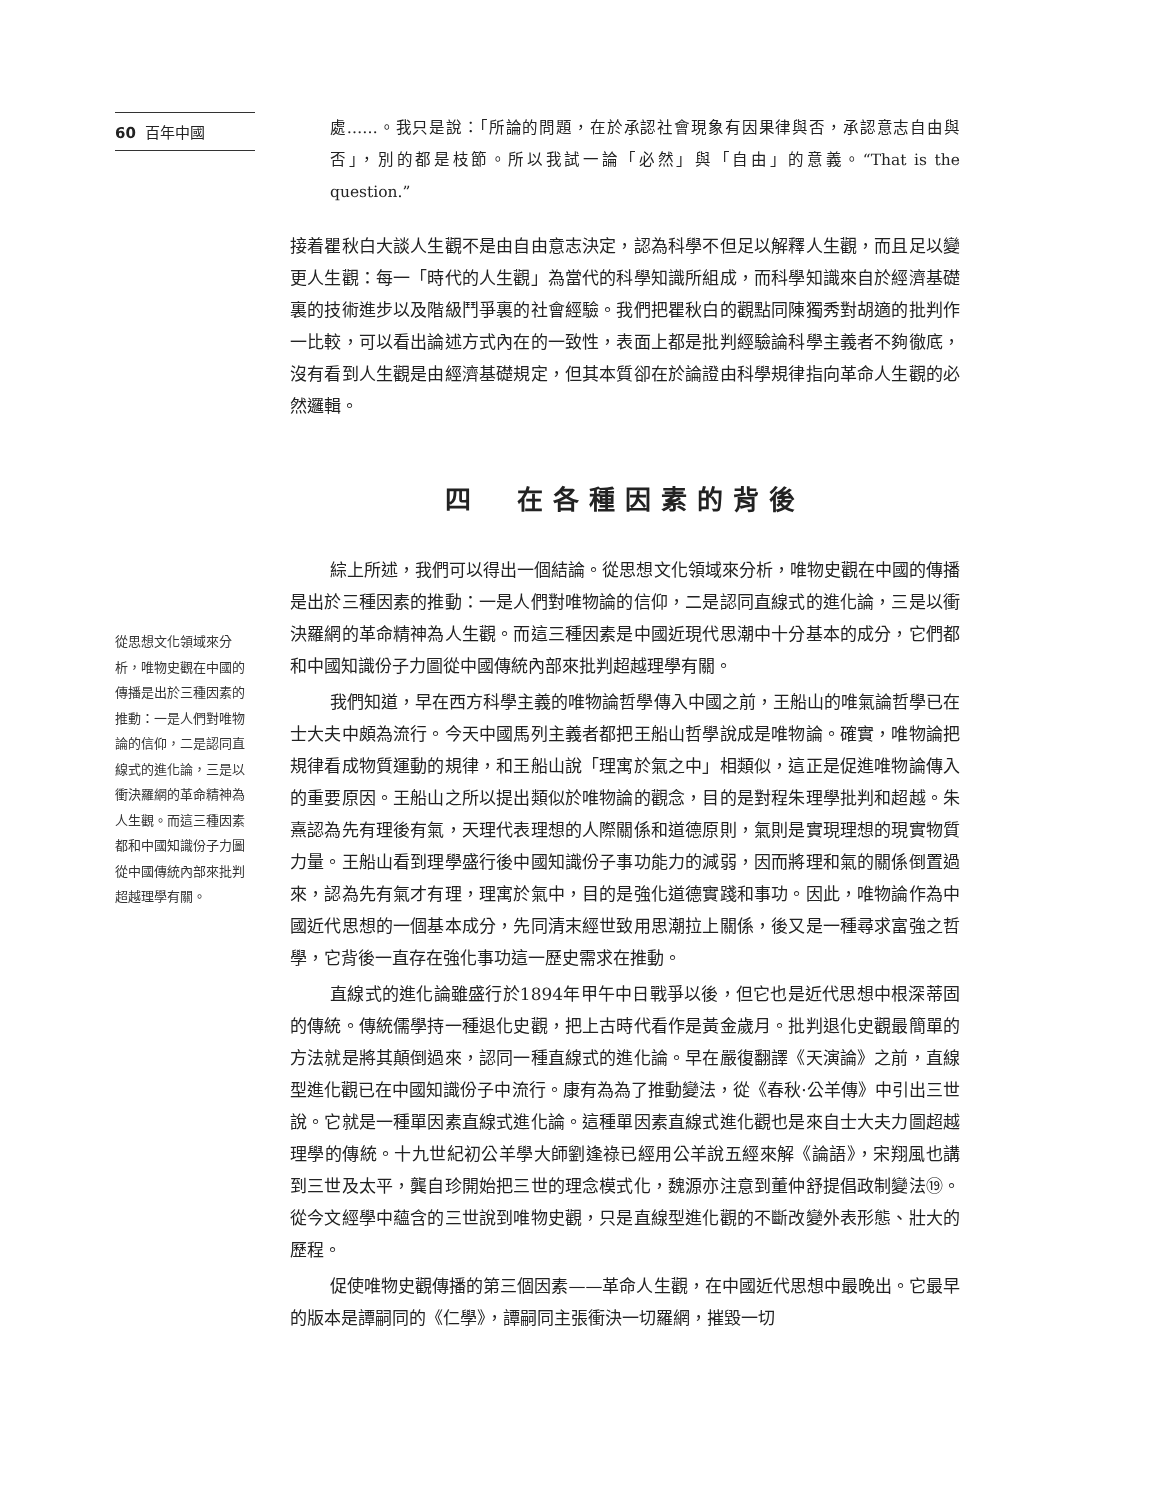60 百年中國
從思想文化領域來分析，唯物史觀在中國的傳播是出於三種因素的推動：一是人們對唯物論的信仰，二是認同直線式的進化論，三是以衝決羅網的革命精神為人生觀。而這三種因素都和中國知識份子力圖從中國傳統內部來批判超越理學有關。
處……。我只是說：「所論的問題，在於承認社會現象有因果律與否，承認意志自由與否」，別的都是枝節。所以我試一論「必然」與「自由」的意義。“That is the question.”
接着瞿秋白大談人生觀不是由自由意志決定，認為科學不但足以解釋人生觀，而且足以變更人生觀：每一「時代的人生觀」為當代的科學知識所組成，而科學知識來自於經濟基礎裏的技術進步以及階級鬥爭裏的社會經驗。我們把瞿秋白的觀點同陳獨秀對胡適的批判作一比較，可以看出論述方式內在的一致性，表面上都是批判經驗論科學主義者不夠徹底，沒有看到人生觀是由經濟基礎規定，但其本質卻在於論證由科學規律指向革命人生觀的必然邏輯。
四　在各種因素的背後
綜上所述，我們可以得出一個結論。從思想文化領域來分析，唯物史觀在中國的傳播是出於三種因素的推動：一是人們對唯物論的信仰，二是認同直線式的進化論，三是以衝決羅網的革命精神為人生觀。而這三種因素是中國近現代思潮中十分基本的成分，它們都和中國知識份子力圖從中國傳統內部來批判超越理學有關。
我們知道，早在西方科學主義的唯物論哲學傳入中國之前，王船山的唯氣論哲學已在士大夫中頗為流行。今天中國馬列主義者都把王船山哲學說成是唯物論。確實，唯物論把規律看成物質運動的規律，和王船山說「理寓於氣之中」相類似，這正是促進唯物論傳入的重要原因。王船山之所以提出類似於唯物論的觀念，目的是對程朱理學批判和超越。朱熹認為先有理後有氣，天理代表理想的人際關係和道德原則，氣則是實現理想的現實物質力量。王船山看到理學盛行後中國知識份子事功能力的減弱，因而將理和氣的關係倒置過來，認為先有氣才有理，理寓於氣中，目的是強化道德實踐和事功。因此，唯物論作為中國近代思想的一個基本成分，先同清末經世致用思潮拉上關係，後又是一種尋求富強之哲學，它背後一直存在強化事功這一歷史需求在推動。
直線式的進化論雖盛行於1894年甲午中日戰爭以後，但它也是近代思想中根深蒂固的傳統。傳統儒學持一種退化史觀，把上古時代看作是黃金歲月。批判退化史觀最簡單的方法就是將其顛倒過來，認同一種直線式的進化論。早在嚴復翻譯《天演論》之前，直線型進化觀已在中國知識份子中流行。康有為為了推動變法，從《春秋·公羊傳》中引出三世說。它就是一種單因素直線式進化論。這種單因素直線式進化觀也是來自士大夫力圖超越理學的傳統。十九世紀初公羊學大師劉逢祿已經用公羊說五經來解《論語》，宋翔風也講到三世及太平，龔自珍開始把三世的理念模式化，魏源亦注意到董仲舒提倡政制變法⑲。從今文經學中蘊含的三世說到唯物史觀，只是直線型進化觀的不斷改變外表形態、壯大的歷程。
促使唯物史觀傳播的第三個因素——革命人生觀，在中國近代思想中最晚出。它最早的版本是譚嗣同的《仁學》，譚嗣同主張衝決一切羅網，摧毀一切